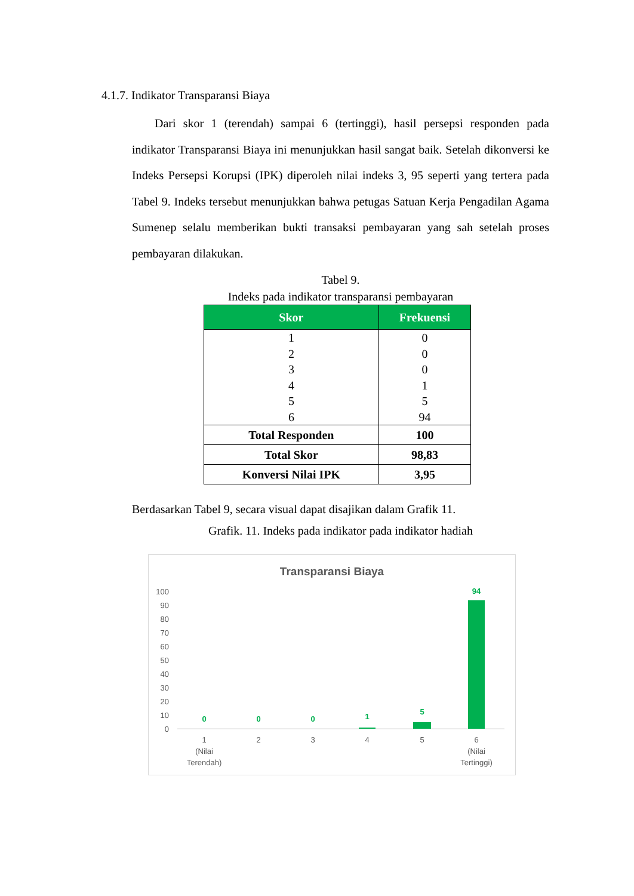4.1.7. Indikator Transparansi Biaya
Dari skor 1 (terendah) sampai 6 (tertinggi), hasil persepsi responden pada indikator Transparansi Biaya ini menunjukkan hasil sangat baik. Setelah dikonversi ke Indeks Persepsi Korupsi (IPK) diperoleh nilai indeks 3, 95 seperti yang tertera pada Tabel 9. Indeks tersebut menunjukkan bahwa petugas Satuan Kerja Pengadilan Agama Sumenep selalu memberikan bukti transaksi pembayaran yang sah setelah proses pembayaran dilakukan.
Tabel 9.
Indeks pada indikator transparansi pembayaran
| Skor | Frekuensi |
| --- | --- |
| 1 | 0 |
| 2 | 0 |
| 3 | 0 |
| 4 | 1 |
| 5 | 5 |
| 6 | 94 |
| Total Responden | 100 |
| Total Skor | 98,83 |
| Konversi Nilai IPK | 3,95 |
Berdasarkan Tabel 9, secara visual dapat disajikan dalam Grafik 11.
Grafik. 11. Indeks pada indikator pada indikator hadiah
Transparansi Biaya
100
90
80
70
60
50
40
30
20
10
0
0
0
0
1
5
94
1
(Nilai
Terendah)
2
3
4
5
6
(Nilai
Tertinggi)